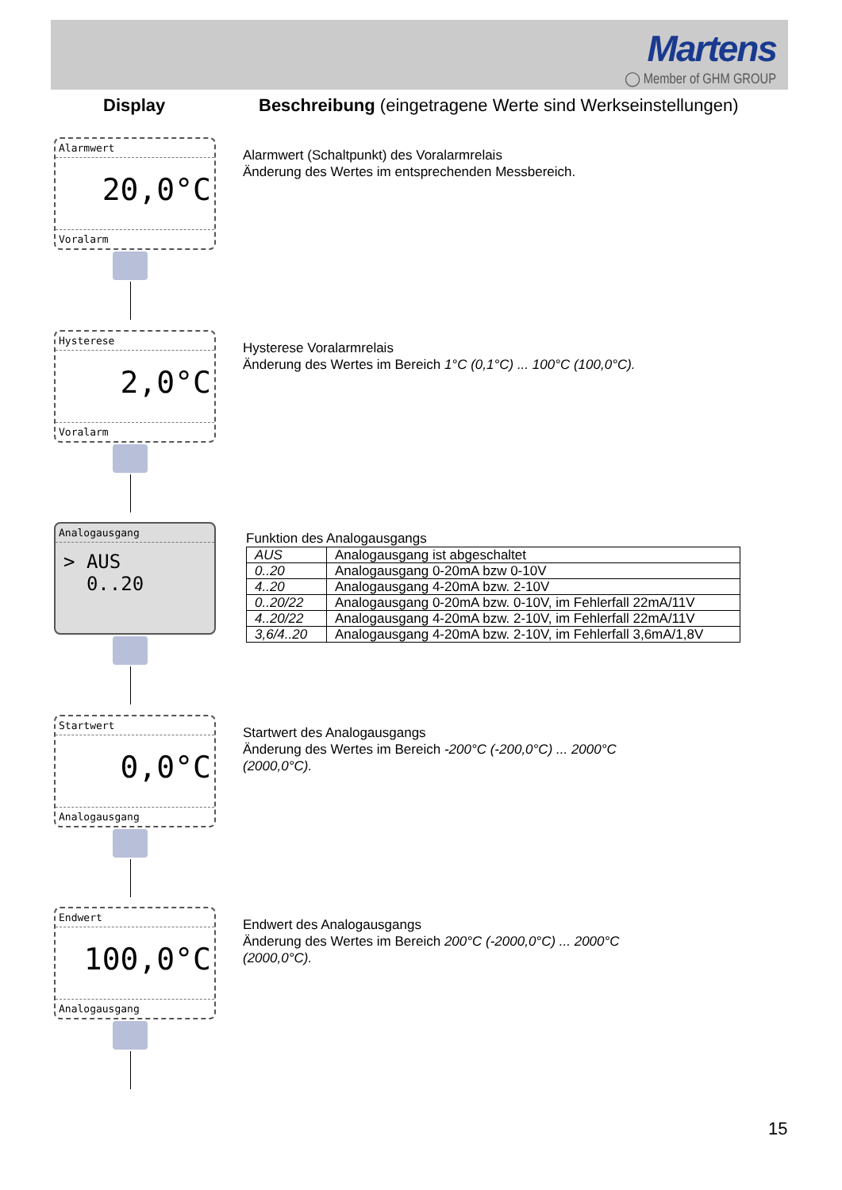Martens
◯ Member of GHM GROUP
Display Beschreibung (eingetragene Werte sind Werkseinstellungen)
Alarmwert
20,0°C
Voralarm
Alarmwert (Schaltpunkt) des Voralarmrelais
Änderung des Wertes im entsprechenden Messbereich.
Hysterese
2,0°C
Voralarm
Hysterese Voralarmrelais
Änderung des Wertes im Bereich 1°C (0,1°C) ... 100°C (100,0°C).
Analogausgang
> AUS
0..20
Funktion des Analogausgangs
| AUS | Analogausgang ist abgeschaltet |
| 0..20 | Analogausgang 0-20mA bzw 0-10V |
| 4..20 | Analogausgang 4-20mA bzw. 2-10V |
| 0..20/22 | Analogausgang 0-20mA bzw. 0-10V, im Fehlerfall 22mA/11V |
| 4..20/22 | Analogausgang 4-20mA bzw. 2-10V, im Fehlerfall 22mA/11V |
| 3,6/4..20 | Analogausgang 4-20mA bzw. 2-10V, im Fehlerfall 3,6mA/1,8V |
Startwert
0,0°C
Analogausgang
Startwert des Analogausgangs
Änderung des Wertes im Bereich -200°C (-200,0°C) ... 2000°C
(2000,0°C).
Endwert
100,0°C
Analogausgang
Endwert des Analogausgangs
Änderung des Wertes im Bereich 200°C (-2000,0°C) ... 2000°C
(2000,0°C).
15